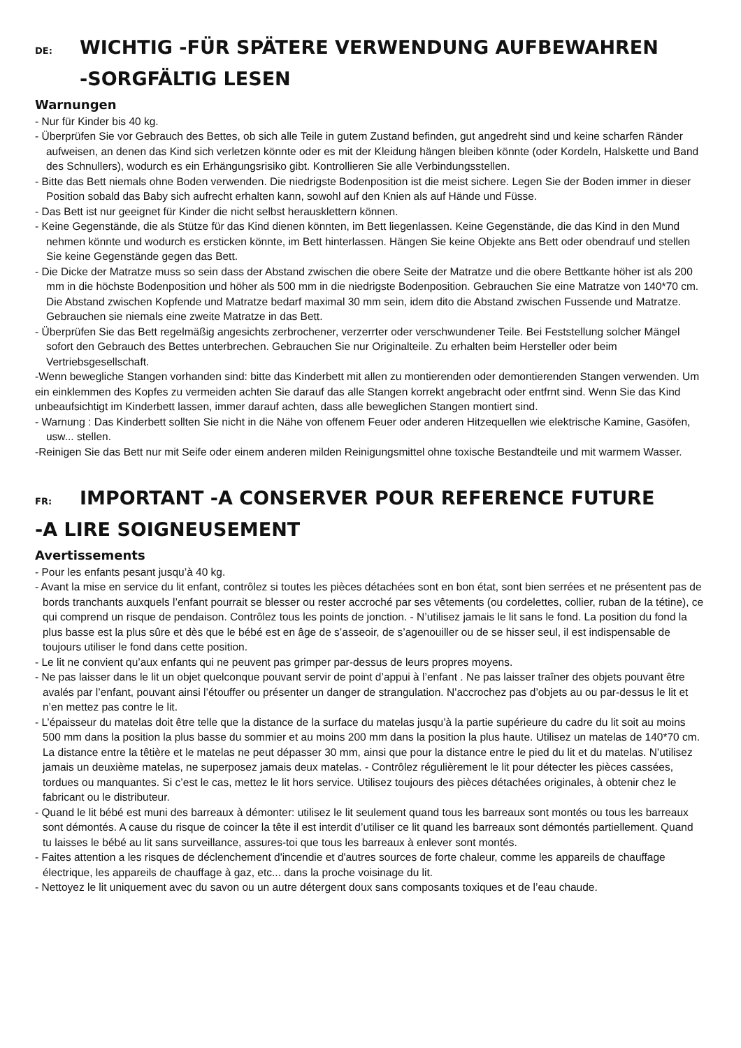DE: WICHTIG -FÜR SPÄTERE VERWENDUNG AUFBEWAHREN
-SORGFÄLTIG LESEN
Warnungen
- Nur für Kinder bis 40 kg.
- Überprüfen Sie vor Gebrauch des Bettes, ob sich alle Teile in gutem Zustand befinden, gut angedreht sind und keine scharfen Ränder aufweisen, an denen das Kind sich verletzen könnte oder es mit der Kleidung hängen bleiben könnte (oder Kordeln, Halskette und Band des Schnullers), wodurch es ein Erhängungsrisiko gibt. Kontrollieren Sie alle Verbindungsstellen.
- Bitte das Bett niemals ohne Boden verwenden. Die niedrigste Bodenposition ist die meist sichere. Legen Sie der Boden immer in dieser Position sobald das Baby sich aufrecht erhalten kann, sowohl auf den Knien als auf Hände und Füsse.
- Das Bett ist nur geeignet für Kinder die nicht selbst herausklettern können.
- Keine Gegenstände, die als Stütze für das Kind dienen könnten, im Bett liegenlassen. Keine Gegenstände, die das Kind in den Mund nehmen könnte und wodurch es ersticken könnte, im Bett hinterlassen. Hängen Sie keine Objekte ans Bett oder obendrauf und stellen Sie keine Gegenstände gegen das Bett.
- Die Dicke der Matratze muss so sein dass der Abstand zwischen die obere Seite der Matratze und die obere Bettkante höher ist als 200 mm in die höchste Bodenposition und höher als 500 mm in die niedrigste Bodenposition. Gebrauchen Sie eine Matratze von 140*70 cm. Die Abstand zwischen Kopfende und Matratze bedarf maximal 30 mm sein, idem dito die Abstand zwischen Fussende und Matratze. Gebrauchen sie niemals eine zweite Matratze in das Bett.
- Überprüfen Sie das Bett regelmäßig angesichts zerbrochener, verzerrter oder verschwundener Teile. Bei Feststellung solcher Mängel sofort den Gebrauch des Bettes unterbrechen. Gebrauchen Sie nur Originalteile. Zu erhalten beim Hersteller oder beim Vertriebsgesellschaft.
-Wenn bewegliche Stangen vorhanden sind: bitte das Kinderbett mit allen zu montierenden oder demontierenden Stangen verwenden. Um ein einklemmen des Kopfes zu vermeiden achten Sie darauf das alle Stangen korrekt angebracht oder entfrnt sind. Wenn Sie das Kind unbeaufsichtigt im Kinderbett lassen, immer darauf achten, dass alle beweglichen Stangen montiert sind.
- Warnung : Das Kinderbett sollten Sie nicht in die Nähe von offenem Feuer oder anderen Hitzequellen wie elektrische Kamine, Gasöfen, usw... stellen.
-Reinigen Sie das Bett nur mit Seife oder einem anderen milden Reinigungsmittel ohne toxische Bestandteile und mit warmem Wasser.
FR: IMPORTANT -A CONSERVER POUR REFERENCE FUTURE
-A LIRE SOIGNEUSEMENT
Avertissements
- Pour les enfants pesant jusqu’à 40 kg.
- Avant la mise en service du lit enfant, contrôlez si toutes les pièces détachées sont en bon état, sont bien serrées et ne présentent pas de bords tranchants auxquels l’enfant pourrait se blesser ou rester accroché par ses vêtements (ou cordelettes, collier, ruban de la tétine), ce qui comprend un risque de pendaison. Contrôlez tous les points de jonction. - N’utilisez jamais le lit sans le fond. La position du fond la plus basse est la plus sûre et dès que le bébé est en âge de s’asseoir, de s’agenouiller ou de se hisser seul, il est indispensable de toujours utiliser le fond dans cette position.
- Le lit ne convient qu’aux enfants qui ne peuvent pas grimper par-dessus de leurs propres moyens.
- Ne pas laisser dans le lit un objet quelconque pouvant servir de point d’appui à l’enfant . Ne pas laisser traîner des objets pouvant être avalés par l’enfant, pouvant ainsi l’étouffer ou présenter un danger de strangulation. N’accrochez pas d’objets au ou par-dessus le lit et n’en mettez pas contre le lit.
- L’épaisseur du matelas doit être telle que la distance de la surface du matelas jusqu’à la partie supérieure du cadre du lit soit au moins 500 mm dans la position la plus basse du sommier et au moins 200 mm dans la position la plus haute. Utilisez un matelas de 140*70 cm. La distance entre la têtière et le matelas ne peut dépasser 30 mm, ainsi que pour la distance entre le pied du lit et du matelas. N’utilisez jamais un deuxième matelas, ne superposez jamais deux matelas. - Contrôlez régulièrement le lit pour détecter les pièces cassées, tordues ou manquantes. Si c’est le cas, mettez le lit hors service. Utilisez toujours des pièces détachées originales, à obtenir chez le fabricant ou le distributeur.
- Quand le lit bébé est muni des barreaux à démonter: utilisez le lit seulement quand tous les barreaux sont montés ou tous les barreaux sont démontés. A cause du risque de coincer la tête il est interdit d’utiliser ce lit quand les barreaux sont démontés partiellement. Quand tu laisses le bébé au lit sans surveillance, assures-toi que tous les barreaux à enlever sont montés.
- Faites attention a les risques de déclenchement d'incendie et d'autres sources de forte chaleur, comme les appareils de chauffage électrique, les appareils de chauffage à gaz, etc... dans la proche voisinage du lit.
- Nettoyez le lit uniquement avec du savon ou un autre détergent doux sans composants toxiques et de l’eau chaude.